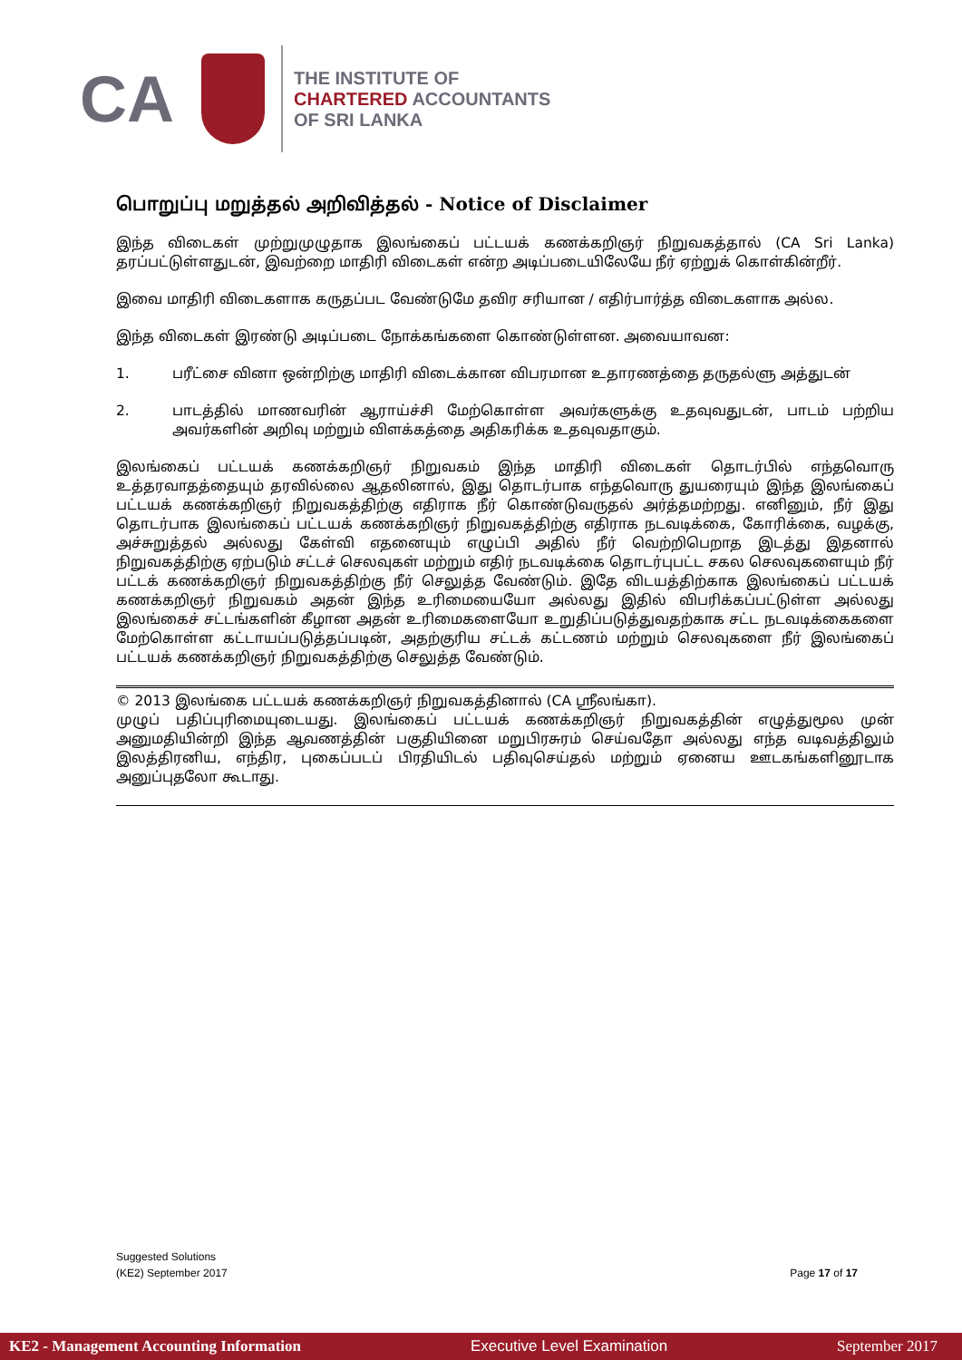CA
THE INSTITUTE OF
CHARTERED ACCOUNTANTS
OF SRI LANKA
பொறுப்பு மறுத்தல் அறிவித்தல் - Notice of Disclaimer
இந்த விடைகள் முற்றுமுழுதாக இலங்கைப் பட்டயக் கணக்கறிஞர் நிறுவகத்தால் (CA Sri Lanka) தரப்பட்டுள்ளதுடன், இவற்றை மாதிரி விடைகள் என்ற அடிப்படையிலேயே நீர் ஏற்றுக் கொள்கின்றீர்.
இவை மாதிரி விடைகளாக கருதப்பட வேண்டுமே தவிர சரியான / எதிர்பார்த்த விடைகளாக அல்ல.
இந்த விடைகள் இரண்டு அடிப்படை நோக்கங்களை கொண்டுள்ளன. அவையாவன:
1. பரீட்சை வினா ஒன்றிற்கு மாதிரி விடைக்கான விபரமான உதாரணத்தை தருதல்ளு அத்துடன்
2. பாடத்தில் மாணவரின் ஆராய்ச்சி மேற்கொள்ள அவர்களுக்கு உதவுவதுடன், பாடம் பற்றிய அவர்களின் அறிவு மற்றும் விளக்கத்தை அதிகரிக்க உதவுவதாகும்.
இலங்கைப் பட்டயக் கணக்கறிஞர் நிறுவகம் இந்த மாதிரி விடைகள் தொடர்பில் எந்தவொரு உத்தரவாதத்தையும் தரவில்லை ஆதலினால், இது தொடர்பாக எந்தவொரு துயரையும் இந்த இலங்கைப் பட்டயக் கணக்கறிஞர் நிறுவகத்திற்கு எதிராக நீர் கொண்டுவருதல் அர்த்தமற்றது. எனினும், நீர் இது தொடர்பாக இலங்கைப் பட்டயக் கணக்கறிஞர் நிறுவகத்திற்கு எதிராக நடவடிக்கை, கோரிக்கை, வழக்கு, அச்சுறுத்தல் அல்லது கேள்வி எதனையும் எழுப்பி அதில் நீர் வெற்றிபெறாத இடத்து இதனால் நிறுவகத்திற்கு ஏற்படும் சட்டச் செலவுகள் மற்றும் எதிர் நடவடிக்கை தொடர்புபட்ட சகல செலவுகளையும் நீர் பட்டக் கணக்கறிஞர் நிறுவகத்திற்கு நீர் செலுத்த வேண்டும். இதே விடயத்திற்காக இலங்கைப் பட்டயக் கணக்கறிஞர் நிறுவகம் அதன் இந்த உரிமையையோ அல்லது இதில் விபரிக்கப்பட்டுள்ள அல்லது இலங்கைச் சட்டங்களின் கீழான அதன் உரிமைகளையோ உறுதிப்படுத்துவதற்காக சட்ட நடவடிக்கைகளை மேற்கொள்ள கட்டாயப்படுத்தப்படின், அதற்குரிய சட்டக் கட்டணம் மற்றும் செலவுகளை நீர் இலங்கைப் பட்டயக் கணக்கறிஞர் நிறுவகத்திற்கு செலுத்த வேண்டும்.
© 2013 இலங்கை பட்டயக் கணக்கறிஞர் நிறுவகத்தினால் (CA ஸ்ரீலங்கா).
முழுப் பதிப்புரிமையுடையது. இலங்கைப் பட்டயக் கணக்கறிஞர் நிறுவகத்தின் எழுத்துமூல முன் அனுமதியின்றி இந்த ஆவணத்தின் பகுதியினை மறுபிரசுரம் செய்வதோ அல்லது எந்த வடிவத்திலும் இலத்திரனிய, எந்திர, புகைப்படப் பிரதியிடல் பதிவுசெய்தல் மற்றும் ஏனைய ஊடகங்களினூடாக அனுப்புதலோ கூடாது.
Suggested Solutions
(KE2) September 2017 Page 17 of 17
KE2 - Management Accounting Information Executive Level Examination September 2017